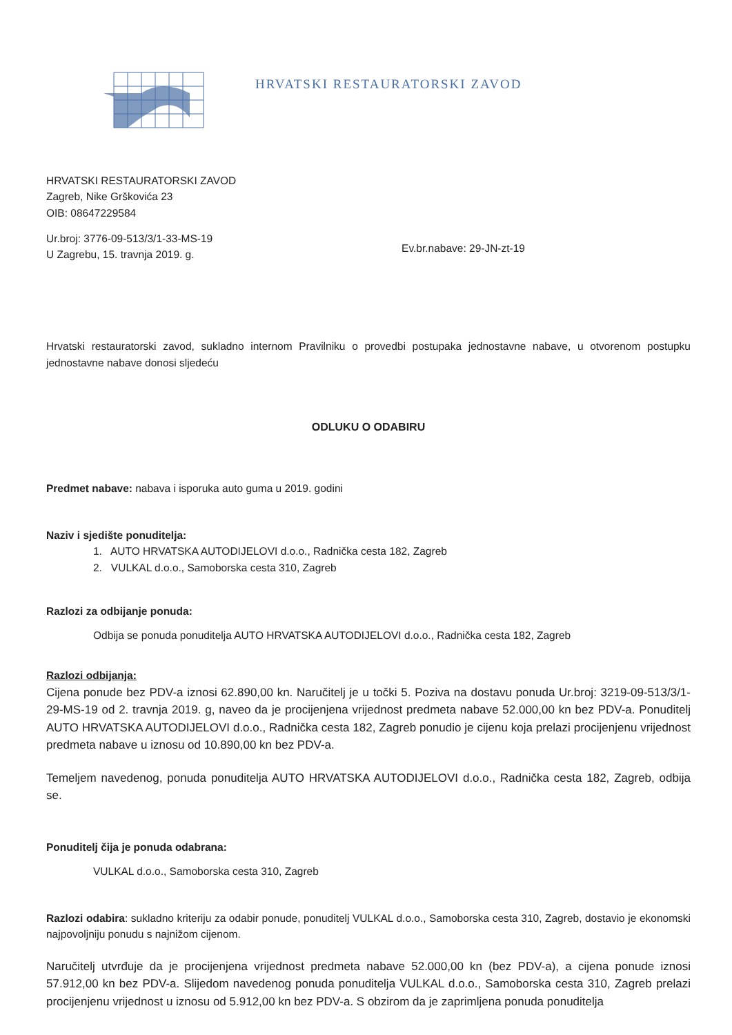HRVATSKI RESTAURATORSKI ZAVOD
HRVATSKI RESTAURATORSKI ZAVOD
Zagreb, Nike Grškovića 23
OIB: 08647229584
Ur.broj: 3776-09-513/3/1-33-MS-19
U Zagrebu, 15. travnja 2019. g.
Ev.br.nabave: 29-JN-zt-19
Hrvatski restauratorski zavod, sukladno internom Pravilniku o provedbi postupaka jednostavne nabave, u otvorenom postupku jednostavne nabave donosi sljedeću
ODLUKU O ODABIRU
Predmet nabave: nabava i isporuka auto guma u 2019. godini
Naziv i sjedište ponuditelja:
1. AUTO HRVATSKA AUTODIJELOVI d.o.o., Radnička cesta 182, Zagreb
2. VULKAL d.o.o., Samoborska cesta 310, Zagreb
Razlozi za odbijanje ponuda:
Odbija se ponuda ponuditelja AUTO HRVATSKA AUTODIJELOVI d.o.o., Radnička cesta 182, Zagreb
Razlozi odbijanja:
Cijena ponude bez PDV-a iznosi 62.890,00 kn. Naručitelj je u točki 5. Poziva na dostavu ponuda Ur.broj: 3219-09-513/3/1-29-MS-19 od 2. travnja 2019. g, naveo da je procijenjena vrijednost predmeta nabave 52.000,00 kn bez PDV-a. Ponuditelj AUTO HRVATSKA AUTODIJELOVI d.o.o., Radnička cesta 182, Zagreb ponudio je cijenu koja prelazi procijenjenu vrijednost predmeta nabave u iznosu od 10.890,00 kn bez PDV-a.
Temeljem navedenog, ponuda ponuditelja AUTO HRVATSKA AUTODIJELOVI d.o.o., Radnička cesta 182, Zagreb, odbija se.
Ponuditelj čija je ponuda odabrana:
VULKAL d.o.o., Samoborska cesta 310, Zagreb
Razlozi odabira: sukladno kriteriju za odabir ponude, ponuditelj VULKAL d.o.o., Samoborska cesta 310, Zagreb, dostavio je ekonomski najpovoljniju ponudu s najnižom cijenom.
Naručitelj utvrđuje da je procijenjena vrijednost predmeta nabave 52.000,00 kn (bez PDV-a), a cijena ponude iznosi 57.912,00 kn bez PDV-a. Slijedom navedenog ponuda ponuditelja VULKAL d.o.o., Samoborska cesta 310, Zagreb prelazi procijenjenu vrijednost u iznosu od 5.912,00 kn bez PDV-a. S obzirom da je zaprimljena ponuda ponuditelja